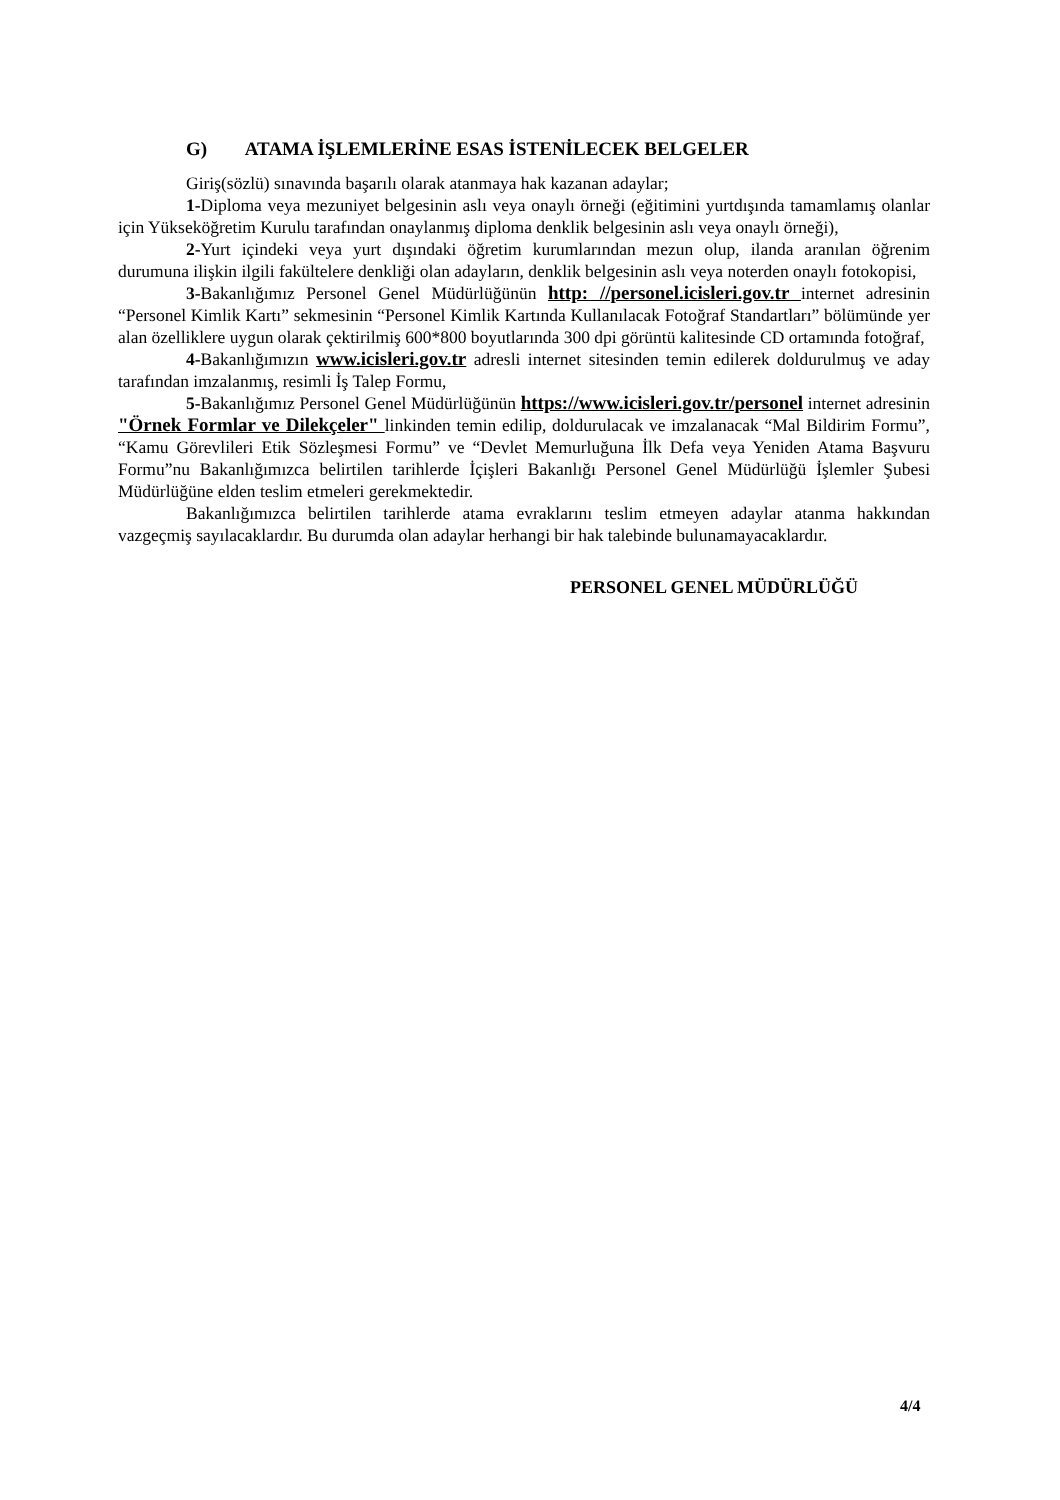G) ATAMA İŞLEMLERİNE ESAS İSTENİLECEK BELGELER
Giriş(sözlü) sınavında başarılı olarak atanmaya hak kazanan adaylar;
1-Diploma veya mezuniyet belgesinin aslı veya onaylı örneği (eğitimini yurtdışında tamamlamış olanlar için Yükseköğretim Kurulu tarafından onaylanmış diploma denklik belgesinin aslı veya onaylı örneği),
2-Yurt içindeki veya yurt dışındaki öğretim kurumlarından mezun olup, ilanda aranılan öğrenim durumuna ilişkin ilgili fakültelere denkliği olan adayların, denklik belgesinin aslı veya noterden onaylı fotokopisi,
3-Bakanlığımız Personel Genel Müdürlüğünün http: //personel.icisleri.gov.tr internet adresinin “Personel Kimlik Kartı” sekmesinin “Personel Kimlik Kartında Kullanılacak Fotoğraf Standartları” bölümünde yer alan özelliklere uygun olarak çektirilmiş 600*800 boyutlarında 300 dpi görüntü kalitesinde CD ortamında fotoğraf,
4-Bakanlığımızın www.icisleri.gov.tr adresli internet sitesinden temin edilerek doldurulmuş ve aday tarafından imzalanmış, resimli İş Talep Formu,
5-Bakanlığımız Personel Genel Müdürlüğünün https://www.icisleri.gov.tr/personel internet adresinin "Örnek Formlar ve Dilekçeler" linkinden temin edilip, doldurulacak ve imzalanacak “Mal Bildirim Formu”, “Kamu Görevlileri Etik Sözleşmesi Formu” ve “Devlet Memurluğuna İlk Defa veya Yeniden Atama Başvuru Formu”nu Bakanlığımızca belirtilen tarihlerde İçişleri Bakanlığı Personel Genel Müdürlüğü İşlemler Şubesi Müdürlüğüne elden teslim etmeleri gerekmektedir.
Bakanlığımızca belirtilen tarihlerde atama evraklarını teslim etmeyen adaylar atanma hakkından vazgeçmiş sayılacaklardır. Bu durumda olan adaylar herhangi bir hak talebinde bulunamayacaklardır.
PERSONEL GENEL MÜDÜRLÜĞÜ
4/4